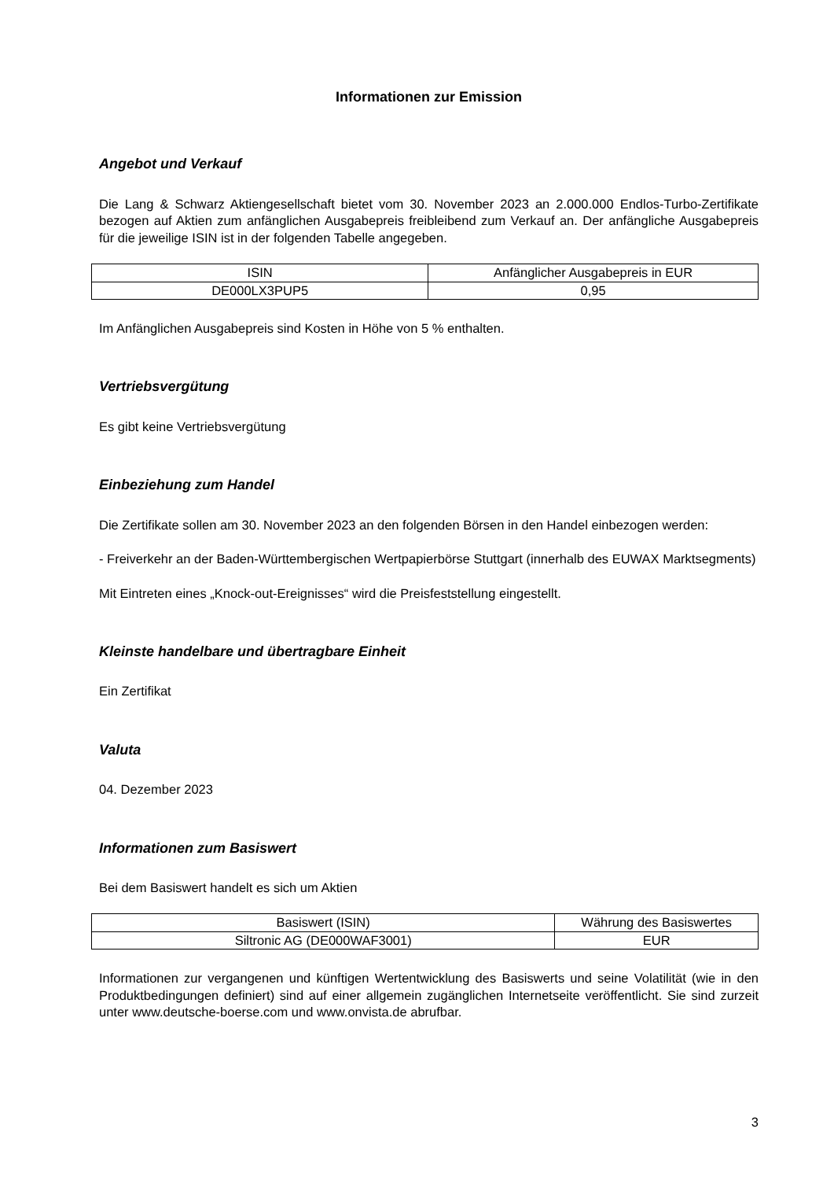Informationen zur Emission
Angebot und Verkauf
Die Lang & Schwarz Aktiengesellschaft bietet vom 30. November 2023 an 2.000.000 Endlos-Turbo-Zertifikate bezogen auf Aktien zum anfänglichen Ausgabepreis freibleibend zum Verkauf an. Der anfängliche Ausgabepreis für die jeweilige ISIN ist in der folgenden Tabelle angegeben.
| ISIN | Anfänglicher Ausgabepreis in EUR |
| DE000LX3PUP5 | 0,95 |
Im Anfänglichen Ausgabepreis sind Kosten in Höhe von 5 % enthalten.
Vertriebsvergütung
Es gibt keine Vertriebsvergütung
Einbeziehung zum Handel
Die Zertifikate sollen am 30. November 2023 an den folgenden Börsen in den Handel einbezogen werden:
- Freiverkehr an der Baden-Württembergischen Wertpapierbörse Stuttgart (innerhalb des EUWAX Marktsegments)
Mit Eintreten eines „Knock-out-Ereignisses“ wird die Preisfeststellung eingestellt.
Kleinste handelbare und übertragbare Einheit
Ein Zertifikat
Valuta
04. Dezember 2023
Informationen zum Basiswert
Bei dem Basiswert handelt es sich um Aktien
| Basiswert (ISIN) | Währung des Basiswertes |
| Siltronic AG (DE000WAF3001) | EUR |
Informationen zur vergangenen und künftigen Wertentwicklung des Basiswerts und seine Volatilität (wie in den Produktbedingungen definiert) sind auf einer allgemein zugänglichen Internetseite veröffentlicht. Sie sind zurzeit unter www.deutsche-boerse.com und www.onvista.de abrufbar.
3